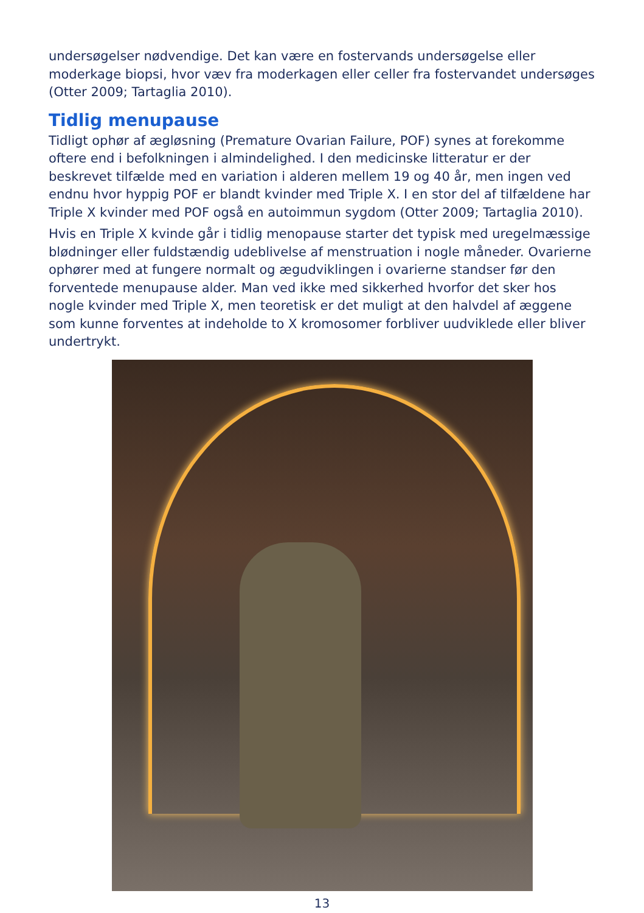undersøgelser nødvendige. Det kan være en fostervands undersøgelse eller moderkage biopsi, hvor væv fra moderkagen eller celler fra fostervandet undersøges (Otter 2009; Tartaglia 2010).
Tidlig menupause
Tidligt ophør af ægløsning (Premature Ovarian Failure, POF) synes at forekomme oftere end i befolkningen i almindelighed. I den medicinske litteratur er der beskrevet tilfælde med en variation i alderen mellem 19 og 40 år, men ingen ved endnu hvor hyppig POF er blandt kvinder med Triple X. I en stor del af tilfældene har Triple X kvinder med POF også en autoimmun sygdom (Otter 2009; Tartaglia 2010).
Hvis en Triple X kvinde går i tidlig menopause starter det typisk med uregelmæssige blødninger eller fuldstændig udeblivelse af menstruation i nogle måneder. Ovarierne ophører med at fungere normalt og ægudviklingen i ovarierne standser før den forventede menupause alder. Man ved ikke med sikkerhed hvorfor det sker hos nogle kvinder med Triple X, men teoretisk er det muligt at den halvdel af æggene som kunne forventes at indeholde to X kromosomer forbliver uudviklede eller bliver undertrykt.
13